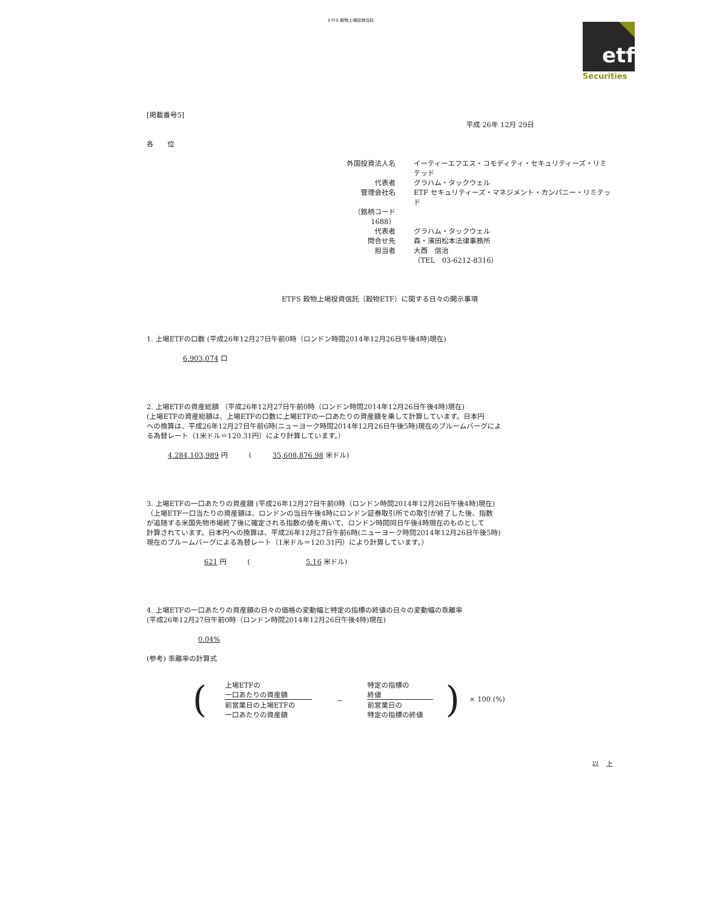ETFS 穀物上場投資信託
etf
Securities
[掲載番号5]
平成 26年 12月 29日
各　　位
| 外国投資法人名 | イーティーエフエス・コモディティ・セキュリティーズ・リミテッド |
| 代表者 | グラハム・タックウェル |
| 管理会社名 | ETF セキュリティーズ・マネジメント・カンパニー・リミテッド |
| （銘柄コード 1688） | |
| 代表者 | グラハム・タックウェル |
| 問合せ先 | 森・濱田松本法律事務所 |
| 担当者 | 大西 信治 （TEL 03-6212-8316） |
ETFS 穀物上場投資信託（穀物ETF）に関する日々の開示事項
1. 上場ETFの口数 (平成26年12月27日午前0時（ロンドン時間2014年12月26日午後4時)現在)
6,903,074 口
2. 上場ETFの資産総額 （平成26年12月27日午前0時（ロンドン時間2014年12月26日午後4時)現在)
(上場ETFの資産総額は、上場ETFの口数に上場ETFの一口あたりの資産額を乗して計算しています。日本円
への換算は、平成26年12月27日午前6時(ニューヨーク時間2014年12月26日午後5時)現在のブルームバーグによ
る為替レート（1米ドル＝120.31円）により計算しています。）
4,284,103,989 円　　　(　　　35,608,876.98 米ドル)
3. 上場ETFの一口あたりの資産額 (平成26年12月27日午前0時（ロンドン時間2014年12月26日午後4時)現在)
（上場ETF一口当たりの資産額は、ロンドンの当日午後4時にロンドン証券取引所での取引が終了した後、指数
が追随する米国先物市場終了後に確定される指数の値を用いて、ロンドン時間同日午後4時現在のものとして
計算されています。日本円への換算は、平成26年12月27日午前6時(ニューヨーク時間2014年12月26日午後5時)
現在のブルームバーグによる為替レート（1米ドル＝120.31円）により計算しています。）
621 円　　　(　　　　　　　　5.16 米ドル)
4. 上場ETFの一口あたりの資産額の日々の価格の変動幅と特定の指標の終値の日々の変動幅の乖離率
(平成26年12月27日午前0時（ロンドン時間2014年12月26日午後4時)現在)
0.04%
(参考) 乖離率の計算式
(
上場ETFの
一口あたりの資産額
前営業日の上場ETFの
一口あたりの資産額
－
特定の指標の
終値
前営業日の
特定の指標の終値
) × 100 (%)
以　上